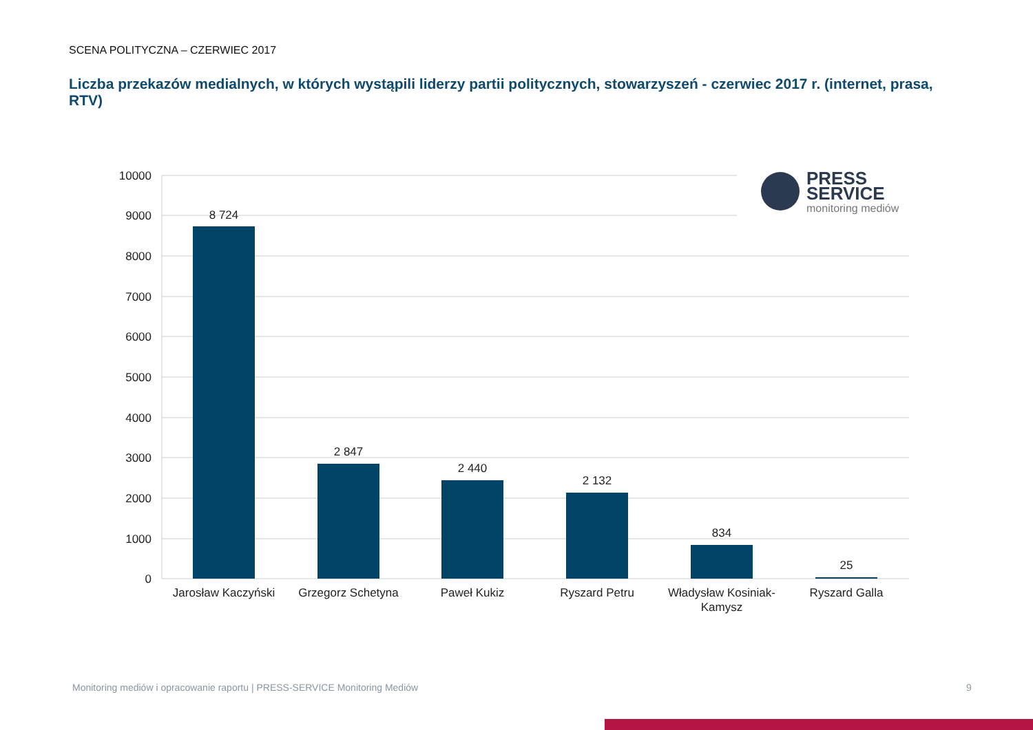SCENA POLITYCZNA – CZERWIEC 2017
Liczba przekazów medialnych, w których wystąpili liderzy partii politycznych, stowarzyszeń - czerwiec 2017 r. (internet, prasa, RTV)
10000
9000
8000
7000
6000
5000
4000
3000
2000
1000
0
8 724
2 847
2 440
2 132
834
25
Jarosław Kaczyński
Grzegorz Schetyna
Paweł Kukiz
Ryszard Petru
Władysław Kosiniak-
Kamysz
Ryszard Galla
PRESS
SERVICE
monitoring mediów
Monitoring mediów i opracowanie raportu | PRESS-SERVICE Monitoring Mediów
9